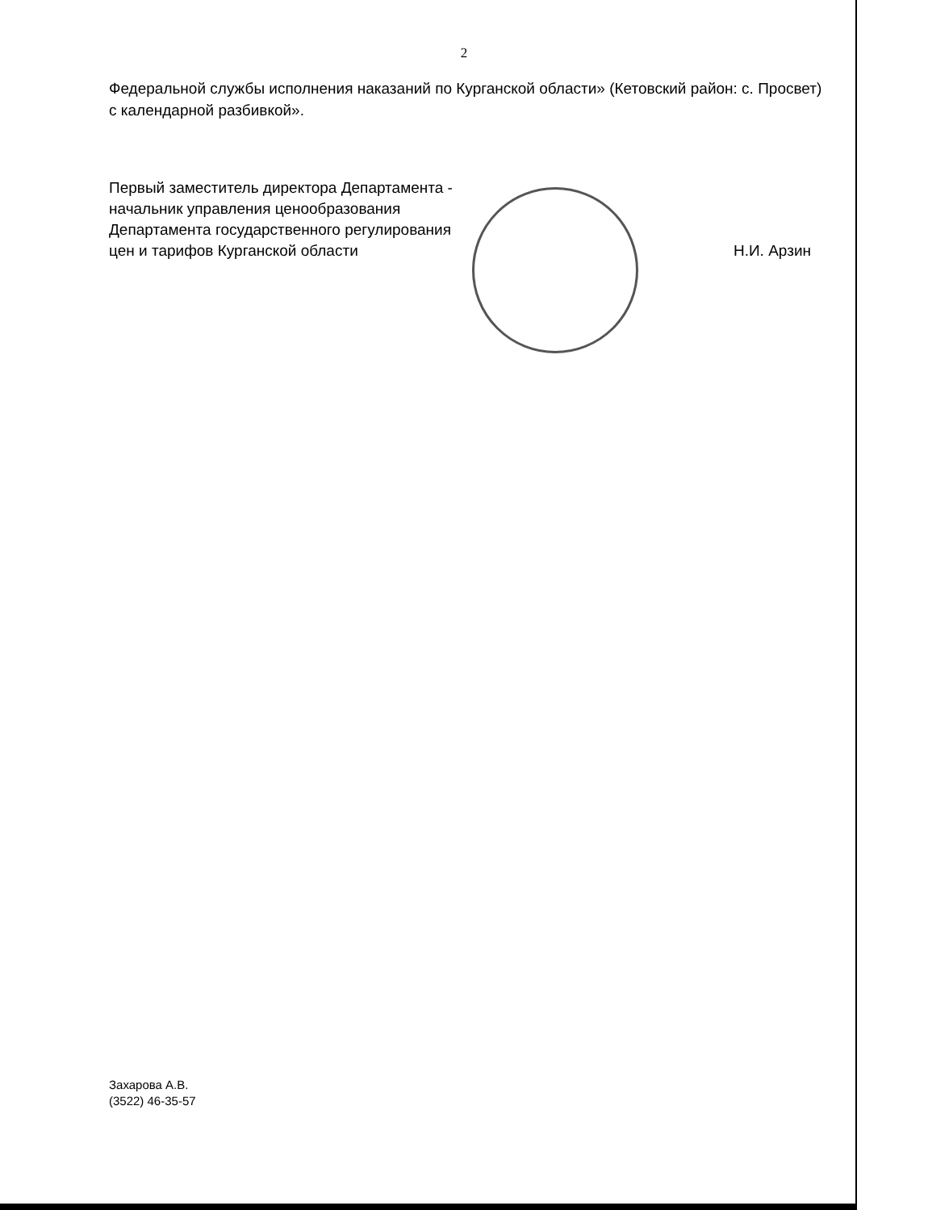2
Федеральной службы исполнения наказаний по Курганской области» (Кетовский район: с. Просвет) с календарной разбивкой».
Первый заместитель директора Департамента -
начальник управления ценообразования
Департамента государственного регулирования
цен и тарифов Курганской области
Н.И. Арзин
Захарова А.В.
(3522) 46-35-57